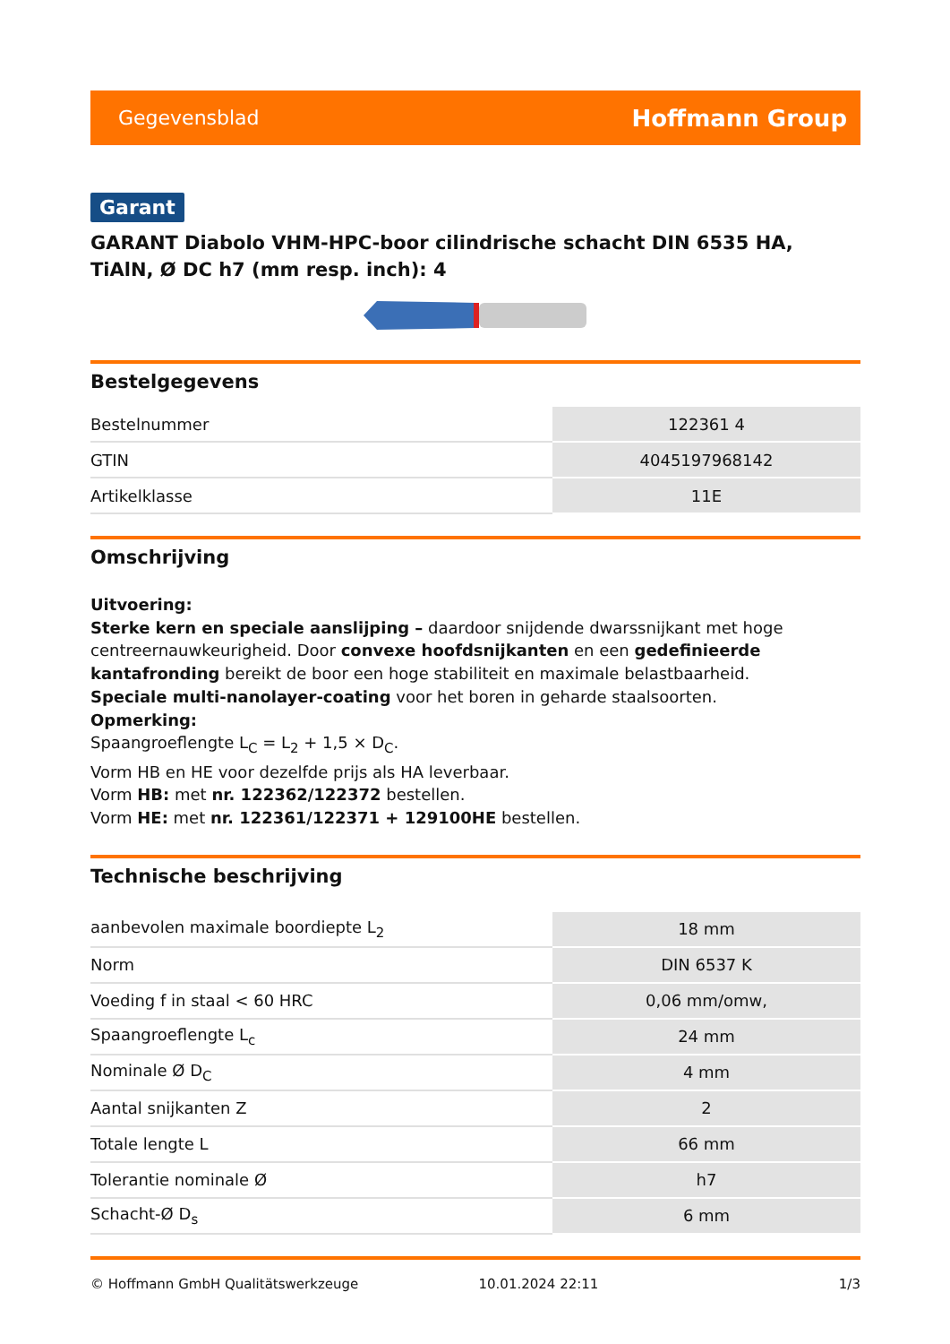Gegevensblad Hoffmann Group
Garant
GARANT Diabolo VHM-HPC-boor cilindrische schacht DIN 6535 HA, TiAlN, Ø DC h7 (mm resp. inch): 4
Bestelgegevens
| Bestelnummer | 122361 4 |
| GTIN | 4045197968142 |
| Artikelklasse | 11E |
Omschrijving
Uitvoering:
Sterke kern en speciale aanslijping – daardoor snijdende dwarssnijkant met hoge centreernauwkeurigheid. Door convexe hoofdsnijkanten en een gedefinieerde kantafronding bereikt de boor een hoge stabiliteit en maximale belastbaarheid.
Speciale multi-nanolayer-coating voor het boren in geharde staalsoorten.
Opmerking:
Spaangroeflengte L<sub>C</sub> = L<sub>2</sub> + 1,5 × D<sub>C</sub>.
Vorm HB en HE voor dezelfde prijs als HA leverbaar.
Vorm HB: met nr. 122362/122372 bestellen.
Vorm HE: met nr. 122361/122371 + 129100HE bestellen.
Technische beschrijving
| aanbevolen maximale boordiepte L<sub>2</sub> | 18 mm |
| Norm | DIN 6537 K |
| Voeding f in staal < 60 HRC | 0,06 mm/omw, |
| Spaangroeflengte L<sub>c</sub> | 24 mm |
| Nominale Ø D<sub>C</sub> | 4 mm |
| Aantal snijkanten Z | 2 |
| Totale lengte L | 66 mm |
| Tolerantie nominale Ø | h7 |
| Schacht-Ø D<sub>s</sub> | 6 mm |
© Hoffmann GmbH Qualitätswerkzeuge 10.01.2024 22:11 1/3